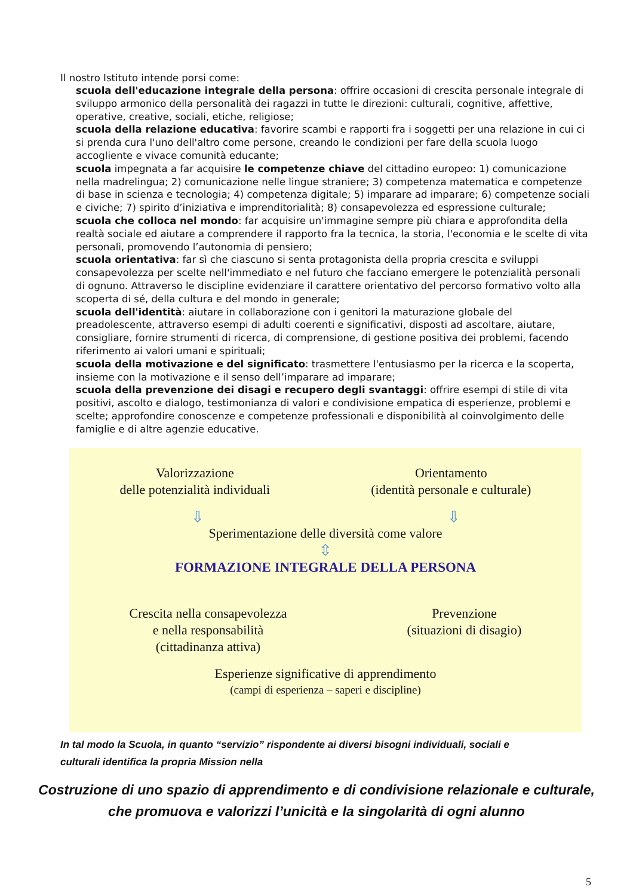Il nostro Istituto intende porsi come:
scuola dell'educazione integrale della persona: offrire occasioni di crescita personale integrale di sviluppo armonico della personalità dei ragazzi in tutte le direzioni: culturali, cognitive, affettive, operative, creative, sociali, etiche, religiose;
scuola della relazione educativa: favorire scambi e rapporti fra i soggetti per una relazione in cui ci si prenda cura l'uno dell'altro come persone, creando le condizioni per fare della scuola luogo accogliente e vivace comunità educante;
scuola impegnata a far acquisire le competenze chiave del cittadino europeo: 1) comunicazione nella madrelingua; 2) comunicazione nelle lingue straniere; 3) competenza matematica e competenze di base in scienza e tecnologia; 4) competenza digitale; 5) imparare ad imparare; 6) competenze sociali e civiche; 7) spirito d’iniziativa e imprenditorialità; 8) consapevolezza ed espressione culturale;
scuola che colloca nel mondo: far acquisire un'immagine sempre più chiara e approfondita della realtà sociale ed aiutare a comprendere il rapporto fra la tecnica, la storia, l'economia e le scelte di vita personali, promovendo l’autonomia di pensiero;
scuola orientativa: far sì che ciascuno si senta protagonista della propria crescita e sviluppi consapevolezza per scelte nell'immediato e nel futuro che facciano emergere le potenzialità personali di ognuno. Attraverso le discipline evidenziare il carattere orientativo del percorso formativo volto alla scoperta di sé, della cultura e del mondo in generale;
scuola dell'identità: aiutare in collaborazione con i genitori la maturazione globale del preadolescente, attraverso esempi di adulti coerenti e significativi, disposti ad ascoltare, aiutare, consigliare, fornire strumenti di ricerca, di comprensione, di gestione positiva dei problemi, facendo riferimento ai valori umani e spirituali;
scuola della motivazione e del significato: trasmettere l'entusiasmo per la ricerca e la scoperta, insieme con la motivazione e il senso dell’imparare ad imparare;
scuola della prevenzione dei disagi e recupero degli svantaggi: offrire esempi di stile di vita positivi, ascolto e dialogo, testimonianza di valori e condivisione empatica di esperienze, problemi e scelte; approfondire conoscenze e competenze professionali e disponibilità al coinvolgimento delle famiglie e di altre agenzie educative.
Valorizzazione
delle potenzialità individuali
Orientamento
(identità personale e culturale)
⇩ ⇩
Sperimentazione delle diversità come valore
⇳
FORMAZIONE INTEGRALE DELLA PERSONA
Crescita nella consapevolezza
e nella responsabilità
(cittadinanza attiva)
Prevenzione
(situazioni di disagio)
Esperienze significative di apprendimento
(campi di esperienza – saperi e discipline)
In tal modo la Scuola, in quanto “servizio” rispondente ai diversi bisogni individuali, sociali e
culturali identifica la propria Mission nella
Costruzione di uno spazio di apprendimento e di condivisione relazionale e culturale,
che promuova e valorizzi l’unicità e la singolarità di ogni alunno
5